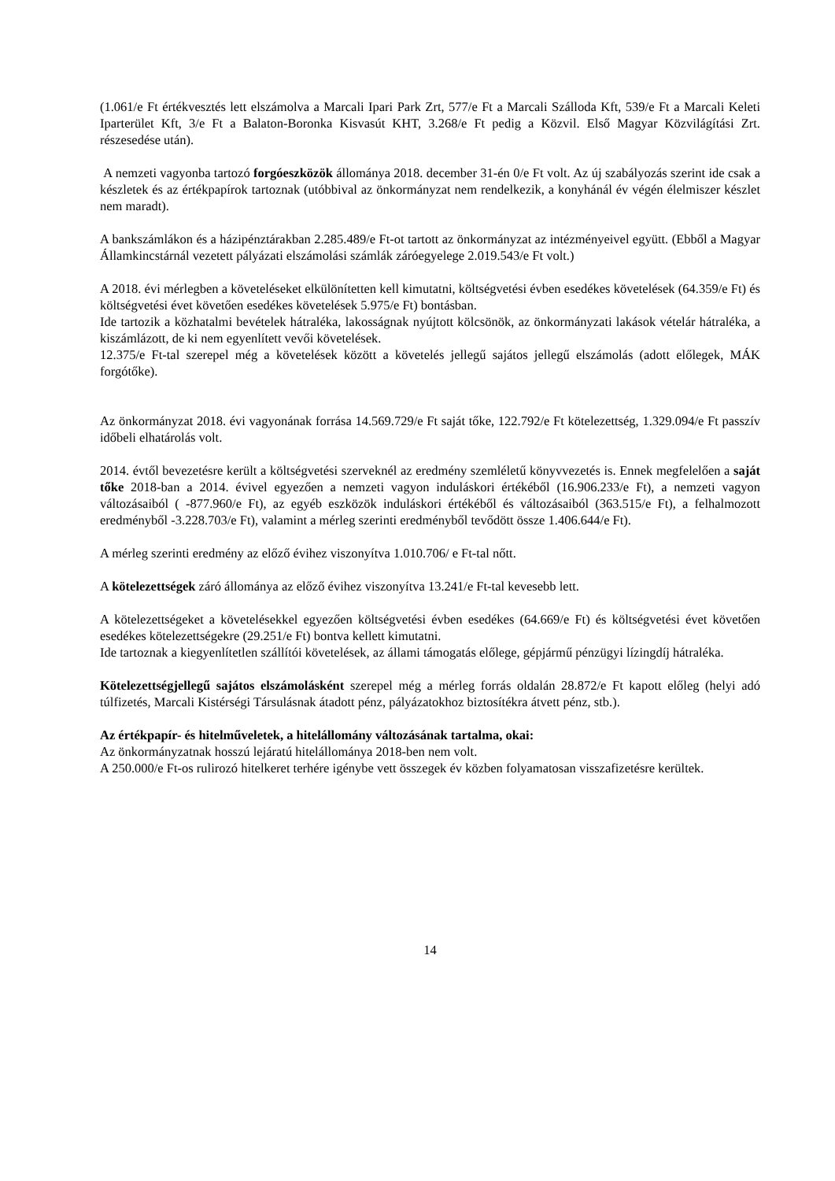(1.061/e Ft értékvesztés lett elszámolva a Marcali Ipari Park Zrt, 577/e Ft a Marcali Szálloda Kft, 539/e Ft a Marcali Keleti Iparterület Kft, 3/e Ft a Balaton-Boronka Kisvasút KHT, 3.268/e Ft pedig a Közvil. Első Magyar Közvilágítási Zrt. részesedése után).
A nemzeti vagyonba tartozó forgóeszközök állománya 2018. december 31-én 0/e Ft volt. Az új szabályozás szerint ide csak a készletek és az értékpapírok tartoznak (utóbbival az önkormányzat nem rendelkezik, a konyhánál év végén élelmiszer készlet nem maradt).
A bankszámlákon és a házipénztárakban 2.285.489/e Ft-ot tartott az önkormányzat az intézményeivel együtt. (Ebből a Magyar Államkincstárnál vezetett pályázati elszámolási számlák záróegyelege 2.019.543/e Ft volt.)
A 2018. évi mérlegben a követeléseket elkülönítetten kell kimutatni, költségvetési évben esedékes követelések (64.359/e Ft) és költségvetési évet követően esedékes követelések 5.975/e Ft) bontásban.
Ide tartozik a közhatalmi bevételek hátraléka, lakosságnak nyújtott kölcsönök, az önkormányzati lakások vételár hátraléka, a kiszámlázott, de ki nem egyenlített vevői követelések.
12.375/e Ft-tal szerepel még a követelések között a követelés jellegű sajátos jellegű elszámolás (adott előlegek, MÁK forgótőke).
Az önkormányzat 2018. évi vagyonának forrása 14.569.729/e Ft saját tőke, 122.792/e Ft kötelezettség, 1.329.094/e Ft passzív időbeli elhatárolás volt.
2014. évtől bevezetésre került a költségvetési szerveknél az eredmény szemléletű könyvvezetés is. Ennek megfelelően a saját tőke 2018-ban a 2014. évivel egyezően a nemzeti vagyon induláskori értékéből (16.906.233/e Ft), a nemzeti vagyon változásaiból ( -877.960/e Ft), az egyéb eszközök induláskori értékéből és változásaiból (363.515/e Ft), a felhalmozott eredményből -3.228.703/e Ft), valamint a mérleg szerinti eredményből tevődött össze 1.406.644/e Ft).
A mérleg szerinti eredmény az előző évihez viszonyítva 1.010.706/ e Ft-tal nőtt.
A kötelezettségek záró állománya az előző évihez viszonyítva 13.241/e Ft-tal kevesebb lett.
A kötelezettségeket a követelésekkel egyezően költségvetési évben esedékes (64.669/e Ft) és költségvetési évet követően esedékes kötelezettségekre (29.251/e Ft) bontva kellett kimutatni.
Ide tartoznak a kiegyenlítetlen szállítói követelések, az állami támogatás előlege, gépjármű pénzügyi lízingdíj hátraléka.
Kötelezettségjellegű sajátos elszámolásként szerepel még a mérleg forrás oldalán 28.872/e Ft kapott előleg (helyi adó túlfizetés, Marcali Kistérségi Társulásnak átadott pénz, pályázatokhoz biztosítékra átvett pénz, stb.).
Az értékpapír- és hitelműveletek, a hitelállomány változásának tartalma, okai:
Az önkormányzatnak hosszú lejáratú hitelállománya 2018-ben nem volt.
A 250.000/e Ft-os rulirozó hitelkeret terhére igénybe vett összegek év közben folyamatosan visszafizetésre kerültek.
14